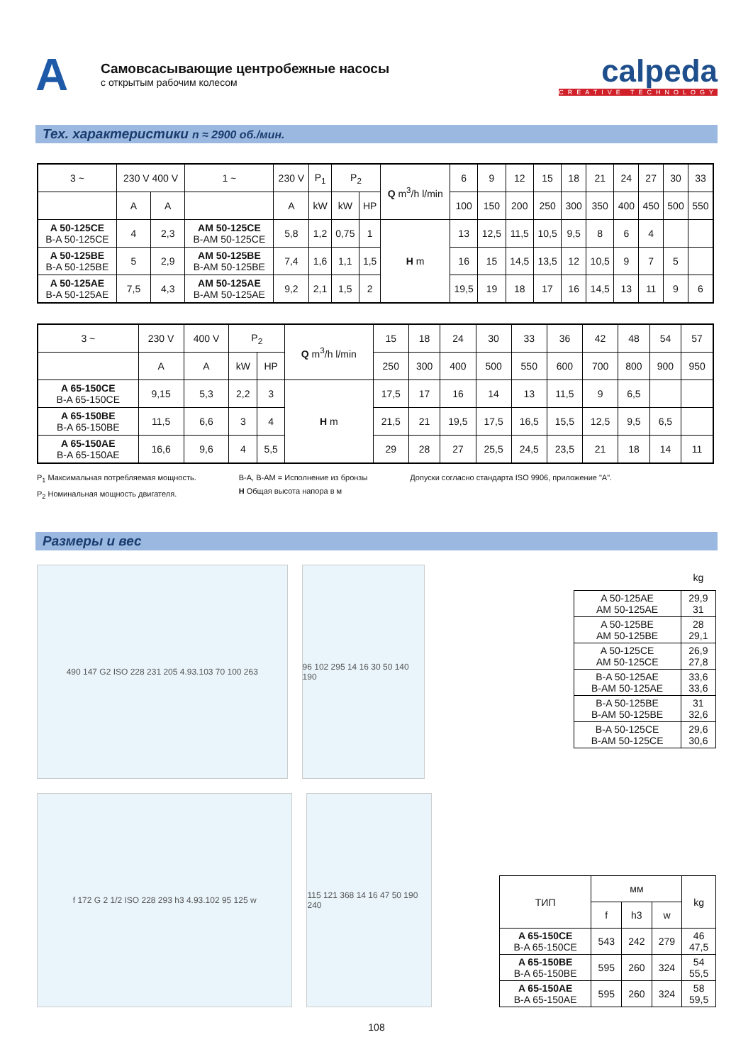A
Самовсасывающие центробежные насосы
с открытым рабочим колесом
calpeda
CREATIVE TECHNOLOGY
Тех. характеристики n ≈ 2900 об./мин.
| 3 ~ | 230 V 400 V | | 1 ~ | 230 V | P<sub>1</sub> | P<sub>2</sub> | | Q m<sup>3</sup>/h l/min | 6 | 9 | 12 | 15 | 18 | 21 | 24 | 27 | 30 | 33 |
| | A | A | | A | kW | kW | HP | | 100 | 150 | 200 | 250 | 300 | 350 | 400 | 450 | 500 | 550 |
| A 50-125CE B-A 50-125CE | 4 | 2,3 | AM 50-125CE B-AM 50-125CE | 5,8 | 1,2 | 0,75 | 1 | H m | 13 | 12,5 | 11,5 | 10,5 | 9,5 | 8 | 6 | 4 | | |
| A 50-125BE B-A 50-125BE | 5 | 2,9 | AM 50-125BE B-AM 50-125BE | 7,4 | 1,6 | 1,1 | 1,5 | | 16 | 15 | 14,5 | 13,5 | 12 | 10,5 | 9 | 7 | 5 | |
| A 50-125AE B-A 50-125AE | 7,5 | 4,3 | AM 50-125AE B-AM 50-125AE | 9,2 | 2,1 | 1,5 | 2 | | 19,5 | 19 | 18 | 17 | 16 | 14,5 | 13 | 11 | 9 | 6 |
| 3 ~ | 230 V | 400 V | P<sub>2</sub> | | Q m<sup>3</sup>/h l/min | 15 | 18 | 24 | 30 | 33 | 36 | 42 | 48 | 54 | 57 |
| | A | A | kW | HP | | 250 | 300 | 400 | 500 | 550 | 600 | 700 | 800 | 900 | 950 |
| A 65-150CE B-A 65-150CE | 9,15 | 5,3 | 2,2 | 3 | H m | 17,5 | 17 | 16 | 14 | 13 | 11,5 | 9 | 6,5 | | |
| A 65-150BE B-A 65-150BE | 11,5 | 6,6 | 3 | 4 | | 21,5 | 21 | 19,5 | 17,5 | 16,5 | 15,5 | 12,5 | 9,5 | 6,5 | |
| A 65-150AE B-A 65-150AE | 16,6 | 9,6 | 4 | 5,5 | | 29 | 28 | 27 | 25,5 | 24,5 | 23,5 | 21 | 18 | 14 | 11 |
P<sub>1</sub> Максимальная потребляемая мощность.
P<sub>2</sub> Номинальная мощность двигателя.
B-A, B-AM = Исполнение из бронзы
H Общая высота напора в м
Допуски согласно стандарта ISO 9906, приложение "A".
Размеры и вес
490 147 G2 ISO 228 231 205 4.93.103 70 100 263 96 102 295 14 16 30 50 140 190
| | kg |
| A 50-125AE AM 50-125AE | 29,9 31 |
| A 50-125BE AM 50-125BE | 28 29,1 |
| A 50-125CE AM 50-125CE | 26,9 27,8 |
| B-A 50-125AE B-AM 50-125AE | 33,6 33,6 |
| B-A 50-125BE B-AM 50-125BE | 31 32,6 |
| B-A 50-125CE B-AM 50-125CE | 29,6 30,6 |
f 172 G 2 1/2 ISO 228 293 h3 4.93.102 95 125 w 115 121 368 14 16 47 50 190 240
| ТИП | мм | | | kg |
| | f | h3 | w | |
| A 65-150CE B-A 65-150CE | 543 | 242 | 279 | 46 47,5 |
| A 65-150BE B-A 65-150BE | 595 | 260 | 324 | 54 55,5 |
| A 65-150AE B-A 65-150AE | 595 | 260 | 324 | 58 59,5 |
108